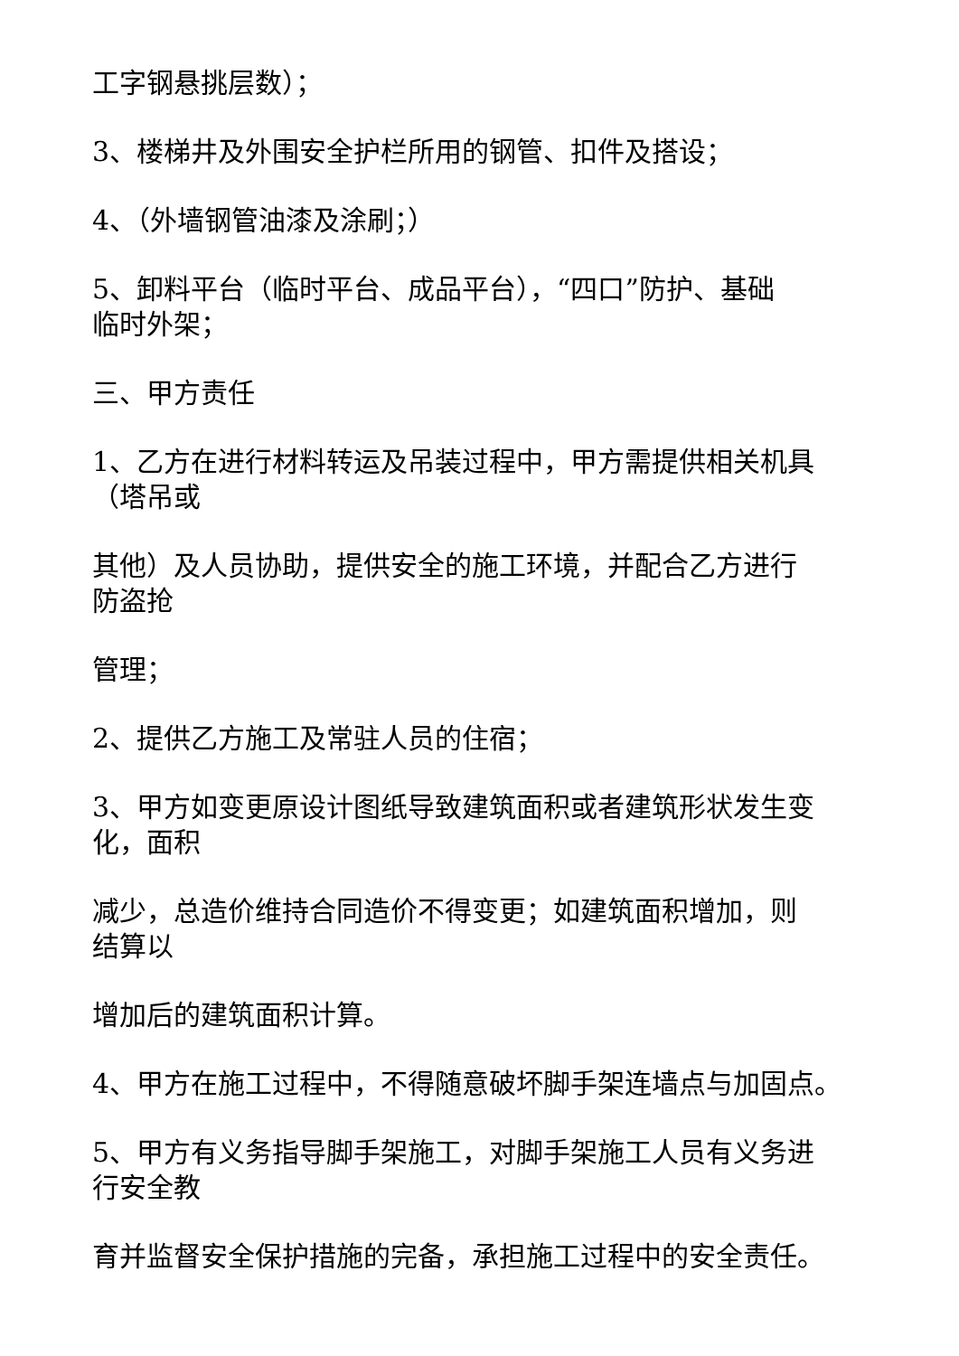工字钢悬挑层数）；
3、楼梯井及外围安全护栏所用的钢管、扣件及搭设；
4、（外墙钢管油漆及涂刷；）
5、卸料平台（临时平台、成品平台），“四口”防护、基础
临时外架；
三、甲方责任
1、乙方在进行材料转运及吊装过程中，甲方需提供相关机具
（塔吊或
其他）及人员协助，提供安全的施工环境，并配合乙方进行
防盗抢
管理；
2、提供乙方施工及常驻人员的住宿；
3、甲方如变更原设计图纸导致建筑面积或者建筑形状发生变
化，面积
减少，总造价维持合同造价不得变更；如建筑面积增加，则
结算以
增加后的建筑面积计算。
4、甲方在施工过程中，不得随意破坏脚手架连墙点与加固点。
5、甲方有义务指导脚手架施工，对脚手架施工人员有义务进
行安全教
育并监督安全保护措施的完备，承担施工过程中的安全责任。